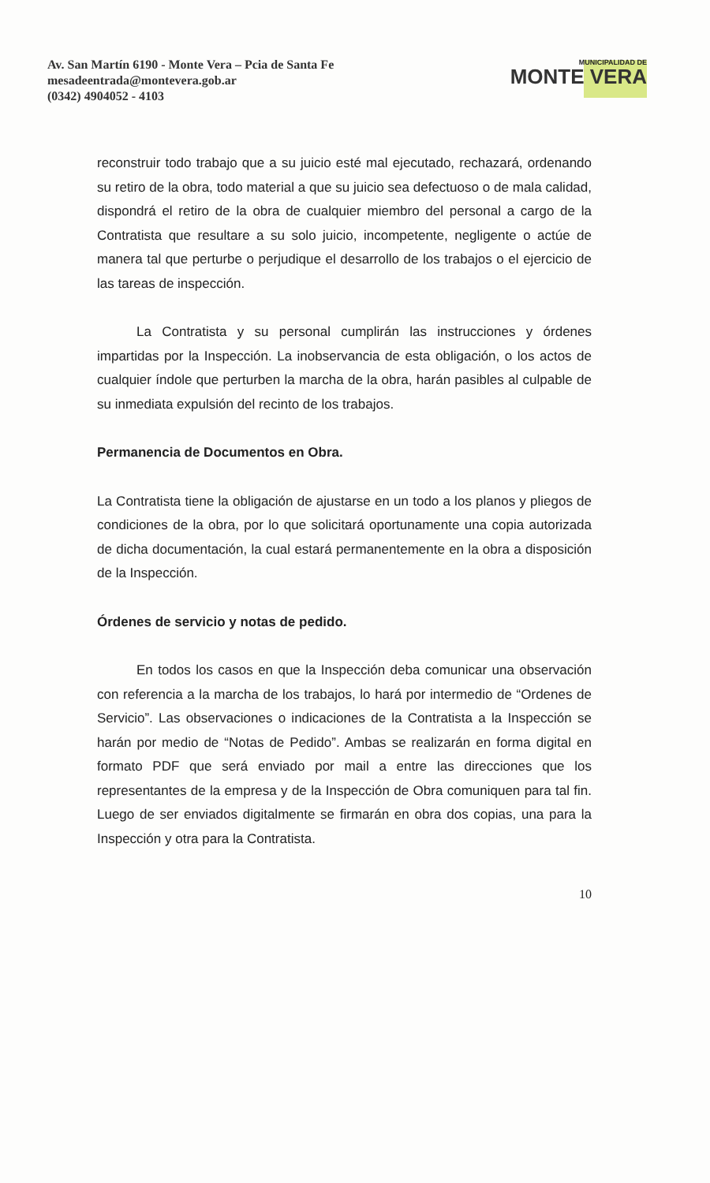Av. San Martín 6190 - Monte Vera – Pcia de Santa Fe
mesadeentrada@montevera.gob.ar
(0342) 4904052 - 4103
MUNICIPALIDAD DE
MONTE VERA
reconstruir todo trabajo que a su juicio esté mal ejecutado, rechazará, ordenando su retiro de la obra, todo material a que su juicio sea defectuoso o de mala calidad, dispondrá el retiro de la obra de cualquier miembro del personal a cargo de la Contratista que resultare a su solo juicio, incompetente, negligente o actúe de manera tal que perturbe o perjudique el desarrollo de los trabajos o el ejercicio de las tareas de inspección.
La Contratista y su personal cumplirán las instrucciones y órdenes impartidas por la Inspección. La inobservancia de esta obligación, o los actos de cualquier índole que perturben la marcha de la obra, harán pasibles al culpable de su inmediata expulsión del recinto de los trabajos.
Permanencia de Documentos en Obra.
La Contratista tiene la obligación de ajustarse en un todo a los planos y pliegos de condiciones de la obra, por lo que solicitará oportunamente una copia autorizada de dicha documentación, la cual estará permanentemente en la obra a disposición de la Inspección.
Órdenes de servicio y notas de pedido.
En todos los casos en que la Inspección deba comunicar una observación con referencia a la marcha de los trabajos, lo hará por intermedio de “Ordenes de Servicio”. Las observaciones o indicaciones de la Contratista a la Inspección se harán por medio de “Notas de Pedido”. Ambas se realizarán en forma digital en formato PDF que será enviado por mail a entre las direcciones que los representantes de la empresa y de la Inspección de Obra comuniquen para tal fin. Luego de ser enviados digitalmente se firmarán en obra dos copias, una para la Inspección y otra para la Contratista.
10